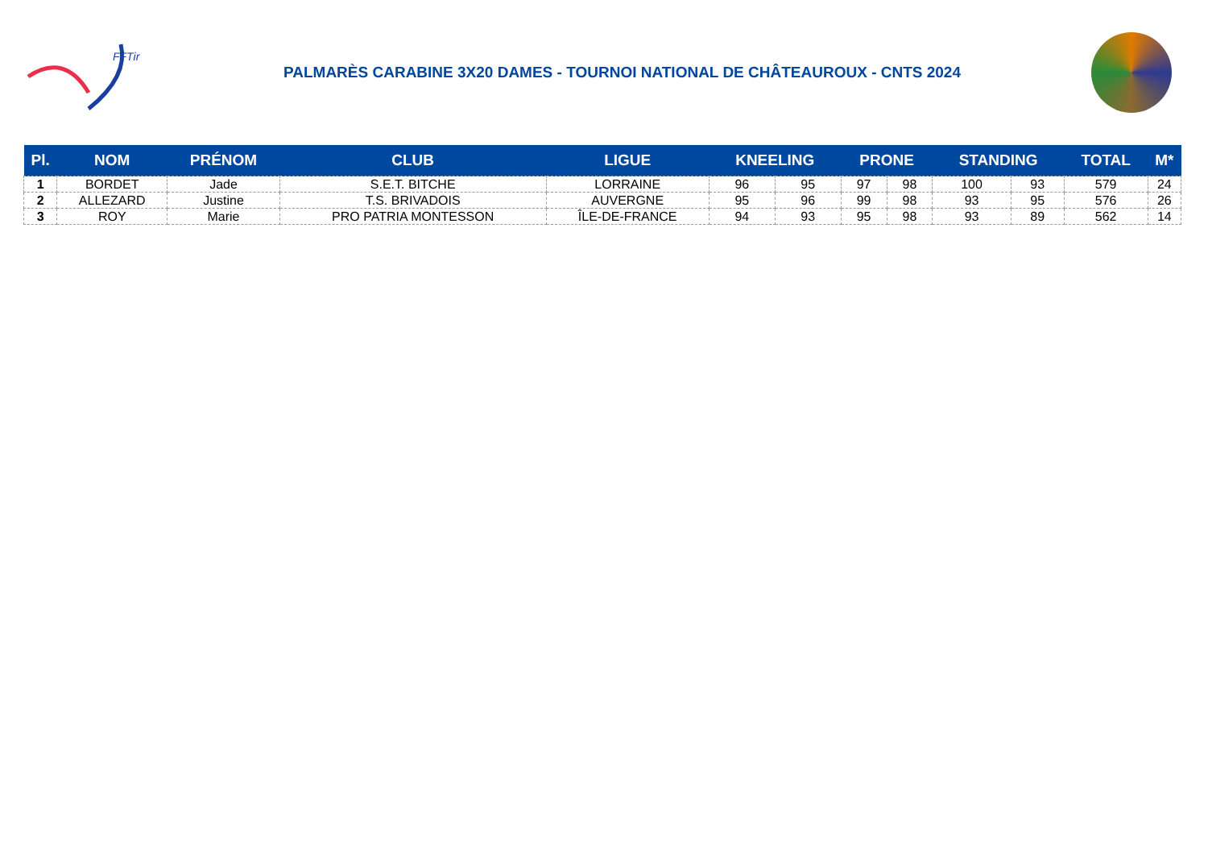FFTir
PALMARÈS CARABINE 3X20 DAMES - TOURNOI NATIONAL DE CHÂTEAUROUX - CNTS 2024
| Pl. | NOM | PRÉNOM | CLUB | LIGUE | KNEELING | | PRONE | | STANDING | | TOTAL | M* |
| --- | --- | --- | --- | --- | --- | --- | --- | --- | --- | --- | --- | --- |
| 1 | BORDET | Jade | S.E.T. BITCHE | LORRAINE | 96 | 95 | 97 | 98 | 100 | 93 | 579 | 24 |
| 2 | ALLEZARD | Justine | T.S. BRIVADOIS | AUVERGNE | 95 | 96 | 99 | 98 | 93 | 95 | 576 | 26 |
| 3 | ROY | Marie | PRO PATRIA MONTESSON | ÎLE-DE-FRANCE | 94 | 93 | 95 | 98 | 93 | 89 | 562 | 14 |